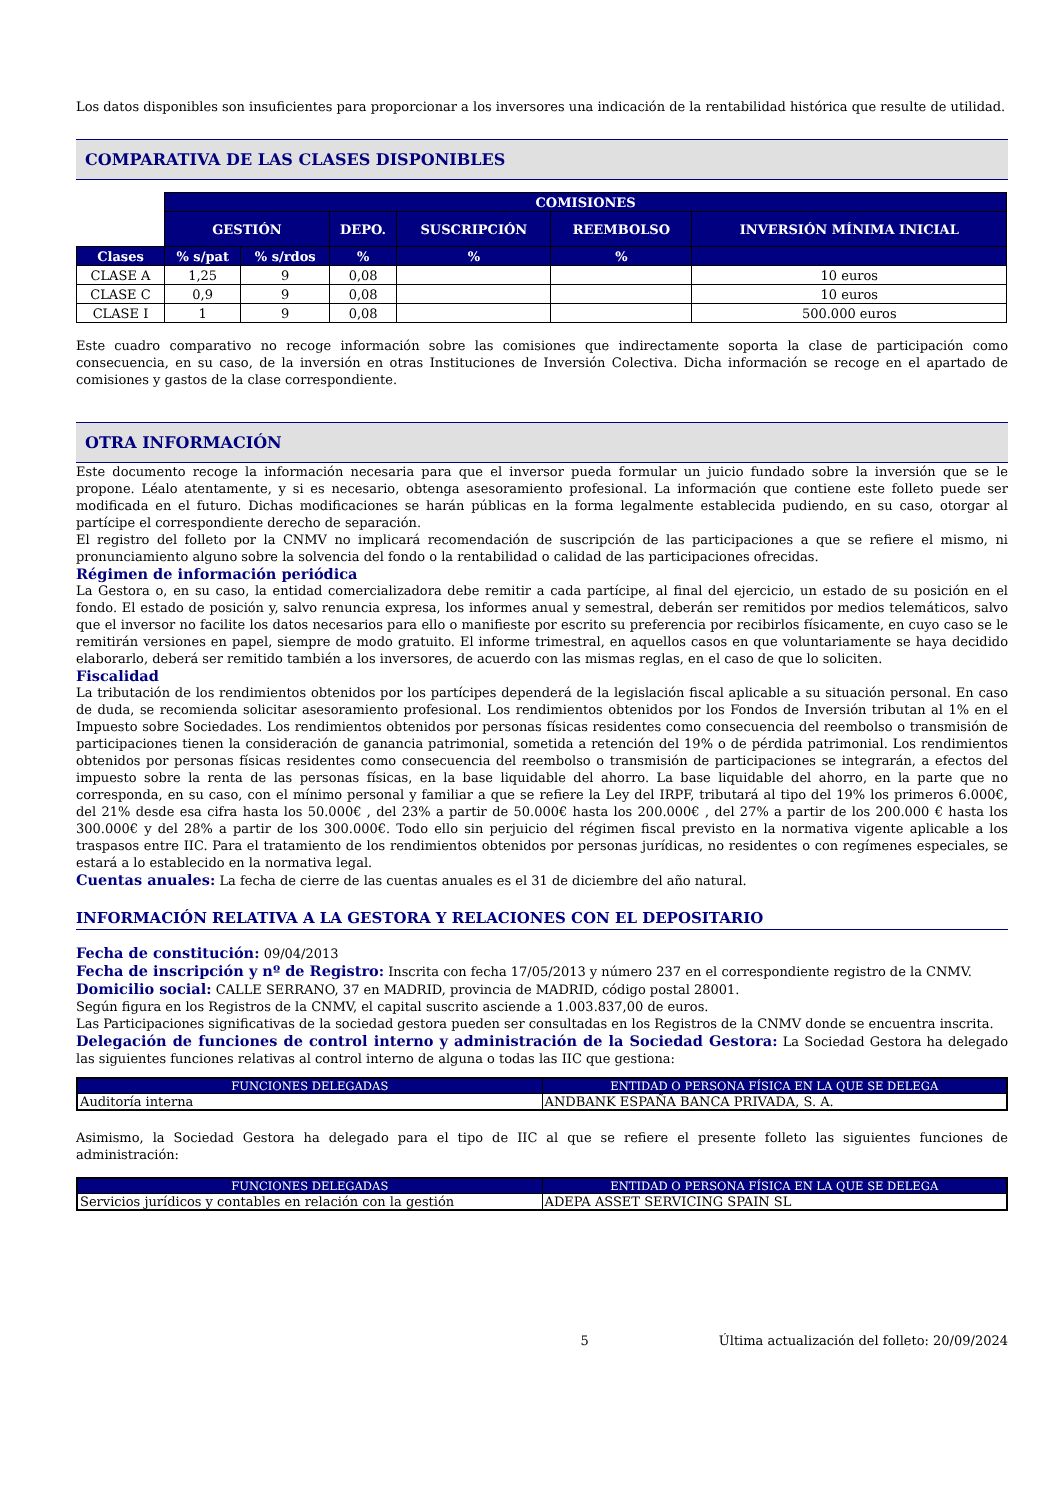Los datos disponibles son insuficientes para proporcionar a los inversores una indicación de la rentabilidad histórica que resulte de utilidad.
COMPARATIVA DE LAS CLASES DISPONIBLES
| | COMISIONES | | | | | | |
| | GESTIÓN | | DEPO. | SUSCRIPCIÓN | REEMBOLSO | INVERSIÓN MÍNIMA INICIAL | |
| Clases | % s/pat | % s/rdos | % | % | % | | |
| CLASE A | 1,25 | 9 | 0,08 | | | 10 euros | |
| CLASE C | 0,9 | 9 | 0,08 | | | 10 euros | |
| CLASE I | 1 | 9 | 0,08 | | | 500.000 euros | |
Este cuadro comparativo no recoge información sobre las comisiones que indirectamente soporta la clase de participación como consecuencia, en su caso, de la inversión en otras Instituciones de Inversión Colectiva. Dicha información se recoge en el apartado de comisiones y gastos de la clase correspondiente.
OTRA INFORMACIÓN
Este documento recoge la información necesaria para que el inversor pueda formular un juicio fundado sobre la inversión que se le propone. Léalo atentamente, y si es necesario, obtenga asesoramiento profesional. La información que contiene este folleto puede ser modificada en el futuro. Dichas modificaciones se harán públicas en la forma legalmente establecida pudiendo, en su caso, otorgar al partícipe el correspondiente derecho de separación.
El registro del folleto por la CNMV no implicará recomendación de suscripción de las participaciones a que se refiere el mismo, ni pronunciamiento alguno sobre la solvencia del fondo o la rentabilidad o calidad de las participaciones ofrecidas.
Régimen de información periódica
La Gestora o, en su caso, la entidad comercializadora debe remitir a cada partícipe, al final del ejercicio, un estado de su posición en el fondo. El estado de posición y, salvo renuncia expresa, los informes anual y semestral, deberán ser remitidos por medios telemáticos, salvo que el inversor no facilite los datos necesarios para ello o manifieste por escrito su preferencia por recibirlos físicamente, en cuyo caso se le remitirán versiones en papel, siempre de modo gratuito. El informe trimestral, en aquellos casos en que voluntariamente se haya decidido elaborarlo, deberá ser remitido también a los inversores, de acuerdo con las mismas reglas, en el caso de que lo soliciten.
Fiscalidad
La tributación de los rendimientos obtenidos por los partícipes dependerá de la legislación fiscal aplicable a su situación personal. En caso de duda, se recomienda solicitar asesoramiento profesional. Los rendimientos obtenidos por los Fondos de Inversión tributan al 1% en el Impuesto sobre Sociedades. Los rendimientos obtenidos por personas físicas residentes como consecuencia del reembolso o transmisión de participaciones tienen la consideración de ganancia patrimonial, sometida a retención del 19% o de pérdida patrimonial. Los rendimientos obtenidos por personas físicas residentes como consecuencia del reembolso o transmisión de participaciones se integrarán, a efectos del impuesto sobre la renta de las personas físicas, en la base liquidable del ahorro. La base liquidable del ahorro, en la parte que no corresponda, en su caso, con el mínimo personal y familiar a que se refiere la Ley del IRPF, tributará al tipo del 19% los primeros 6.000€, del 21% desde esa cifra hasta los 50.000€ , del 23% a partir de 50.000€ hasta los 200.000€ , del 27% a partir de los 200.000 € hasta los 300.000€ y del 28% a partir de los 300.000€. Todo ello sin perjuicio del régimen fiscal previsto en la normativa vigente aplicable a los traspasos entre IIC. Para el tratamiento de los rendimientos obtenidos por personas jurídicas, no residentes o con regímenes especiales, se estará a lo establecido en la normativa legal.
Cuentas anuales: La fecha de cierre de las cuentas anuales es el 31 de diciembre del año natural.
INFORMACIÓN RELATIVA A LA GESTORA Y RELACIONES CON EL DEPOSITARIO
Fecha de constitución: 09/04/2013
Fecha de inscripción y nº de Registro: Inscrita con fecha 17/05/2013 y número 237 en el correspondiente registro de la CNMV.
Domicilio social: CALLE SERRANO, 37 en MADRID, provincia de MADRID, código postal 28001.
Según figura en los Registros de la CNMV, el capital suscrito asciende a 1.003.837,00 de euros.
Las Participaciones significativas de la sociedad gestora pueden ser consultadas en los Registros de la CNMV donde se encuentra inscrita.
Delegación de funciones de control interno y administración de la Sociedad Gestora: La Sociedad Gestora ha delegado las siguientes funciones relativas al control interno de alguna o todas las IIC que gestiona:
| FUNCIONES DELEGADAS | ENTIDAD O PERSONA FÍSICA EN LA QUE SE DELEGA |
| Auditoría interna | ANDBANK ESPAÑA BANCA PRIVADA, S. A. |
Asimismo, la Sociedad Gestora ha delegado para el tipo de IIC al que se refiere el presente folleto las siguientes funciones de administración:
| FUNCIONES DELEGADAS | ENTIDAD O PERSONA FÍSICA EN LA QUE SE DELEGA |
| Servicios jurídicos y contables en relación con la gestión | ADEPA ASSET SERVICING SPAIN SL |
5 Última actualización del folleto: 20/09/2024